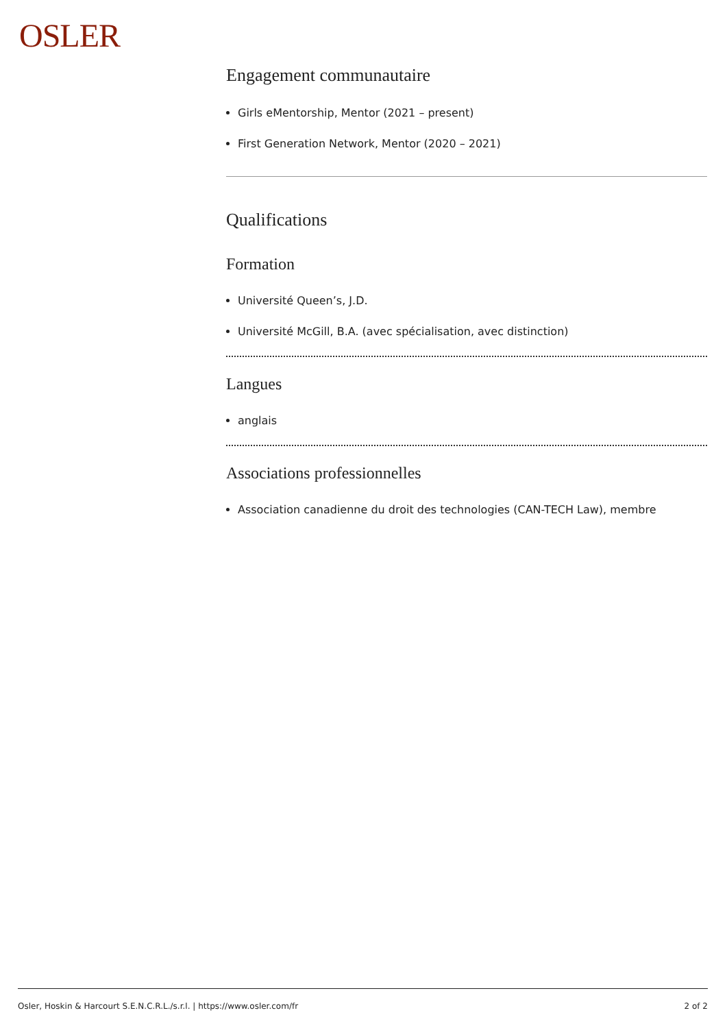OSLER
Engagement communautaire
Girls eMentorship, Mentor (2021 – present)
First Generation Network, Mentor (2020 – 2021)
Qualifications
Formation
Université Queen’s, J.D.
Université McGill, B.A. (avec spécialisation, avec distinction)
Langues
anglais
Associations professionnelles
Association canadienne du droit des technologies (CAN-TECH Law), membre
Osler, Hoskin & Harcourt S.E.N.C.R.L./s.r.l. | https://www.osler.com/fr 2 of 2